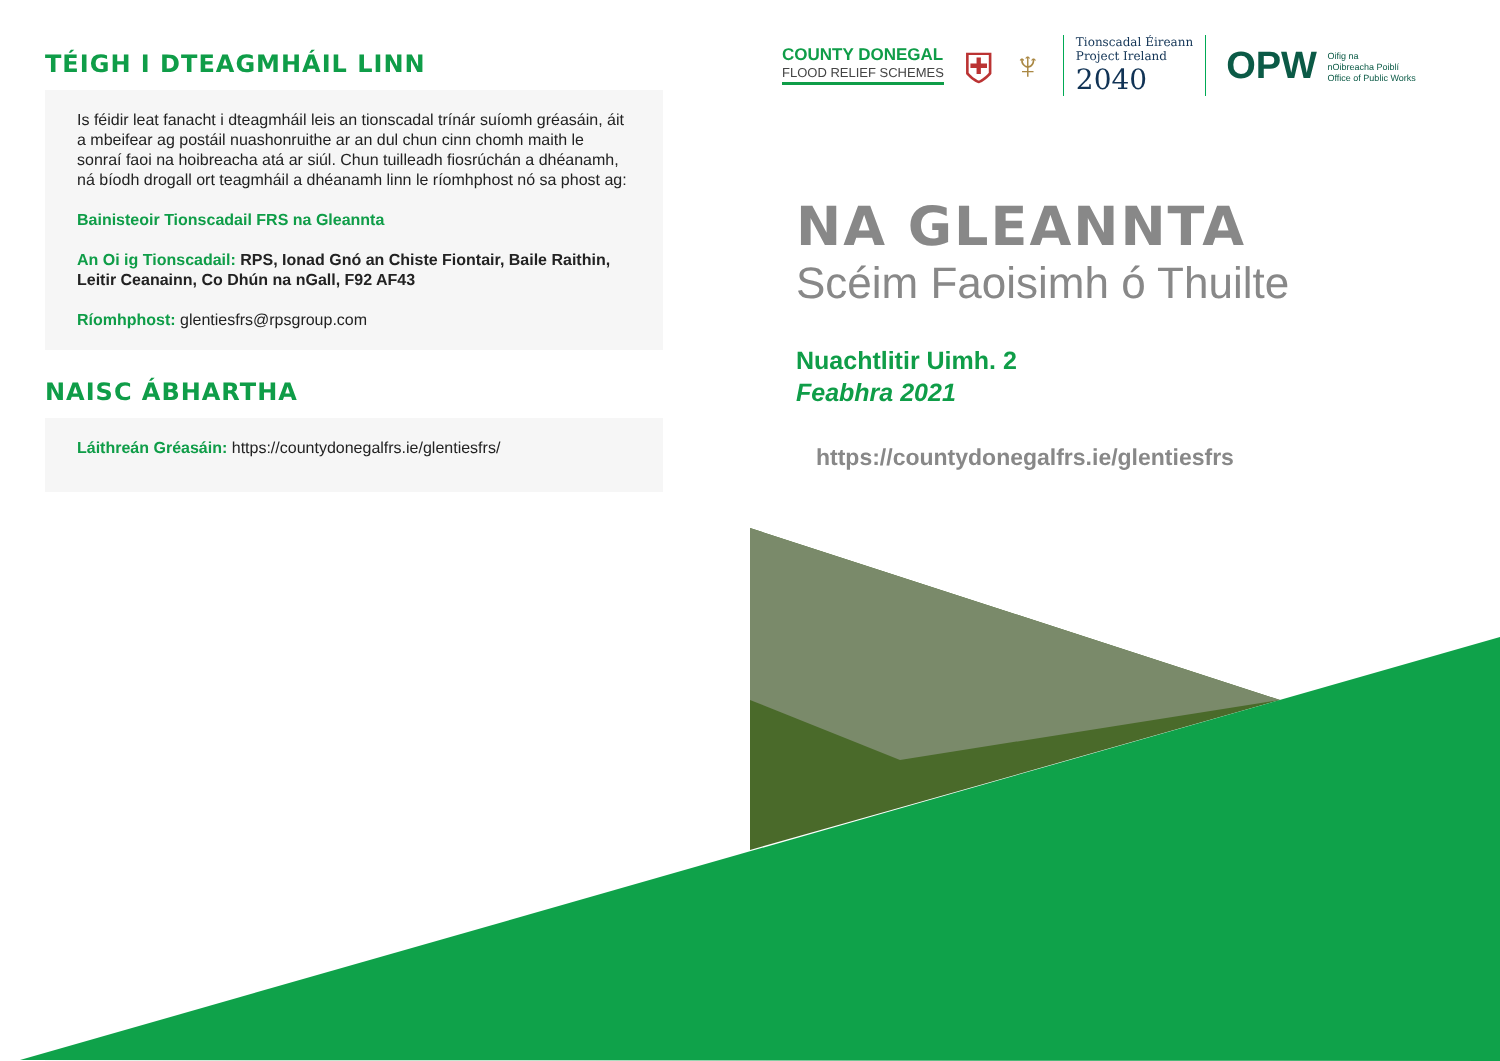TÉIGH I DTEAGMHÁIL LINN
Is féidir leat fanacht i dteagmháil leis an tionscadal trínár suíomh gréasáin, áit a mbeifear ag postáil nuashonruithe ar an dul chun cinn chomh maith le sonraí faoi na hoibreacha atá ar siúl. Chun tuilleadh fiosrúchán a dhéanamh, ná bíodh drogall ort teagmháil a dhéanamh linn le ríomhphost nó sa phost ag:
Bainisteoir Tionscadail FRS na Gleannta
An Oi ig Tionscadail: RPS, Ionad Gnó an Chiste Fiontair, Baile Raithin, Leitir Ceanainn, Co Dhún na nGall, F92 AF43
Ríomhphost: glentiesfrs@rpsgroup.com
NAISC ÁBHARTHA
Láithreán Gréasáin: https://countydonegalfrs.ie/glentiesfrs/
COUNTY DONEGAL
FLOOD RELIEF SCHEMES
⛨ ♆
Tionscadal Éireann
Project Ireland
2040
OPW Oifig na
nOibreacha Poiblí
Office of Public Works
NA GLEANNTA
Scéim Faoisimh ó Thuilte
Nuachtlitir Uimh. 2
Feabhra 2021
https://countydonegalfrs.ie/glentiesfrs